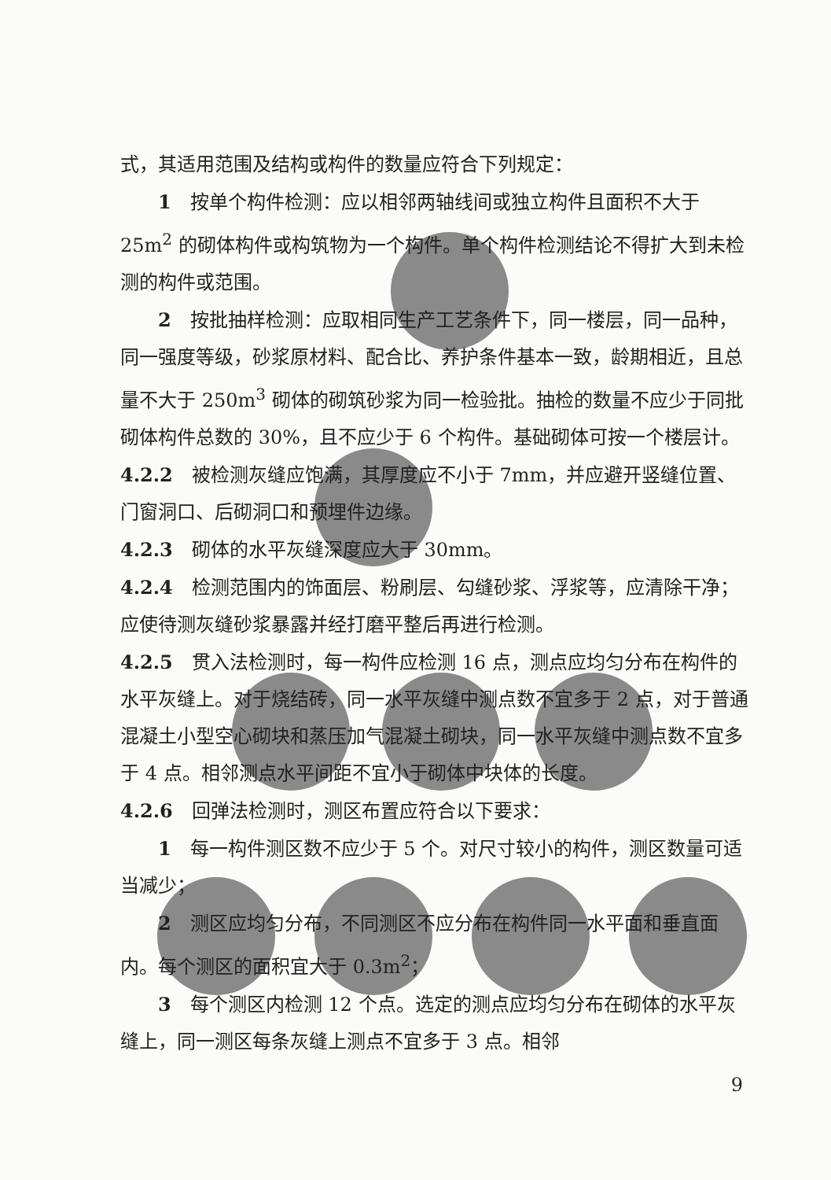式，其适用范围及结构或构件的数量应符合下列规定：
1　按单个构件检测：应以相邻两轴线间或独立构件且面积不大于 25m<sup>2</sup> 的砌体构件或构筑物为一个构件。单个构件检测结论不得扩大到未检测的构件或范围。
2　按批抽样检测：应取相同生产工艺条件下，同一楼层，同一品种，同一强度等级，砂浆原材料、配合比、养护条件基本一致，龄期相近，且总量不大于 250m<sup>3</sup> 砌体的砌筑砂浆为同一检验批。抽检的数量不应少于同批砌体构件总数的 30%，且不应少于 6 个构件。基础砌体可按一个楼层计。
4.2.2　被检测灰缝应饱满，其厚度应不小于 7mm，并应避开竖缝位置、门窗洞口、后砌洞口和预埋件边缘。
4.2.3　砌体的水平灰缝深度应大于 30mm。
4.2.4　检测范围内的饰面层、粉刷层、勾缝砂浆、浮浆等，应清除干净；应使待测灰缝砂浆暴露并经打磨平整后再进行检测。
4.2.5　贯入法检测时，每一构件应检测 16 点，测点应均匀分布在构件的水平灰缝上。对于烧结砖，同一水平灰缝中测点数不宜多于 2 点，对于普通混凝土小型空心砌块和蒸压加气混凝土砌块，同一水平灰缝中测点数不宜多于 4 点。相邻测点水平间距不宜小于砌体中块体的长度。
4.2.6　回弹法检测时，测区布置应符合以下要求：
1　每一构件测区数不应少于 5 个。对尺寸较小的构件，测区数量可适当减少；
2　测区应均匀分布，不同测区不应分布在构件同一水平面和垂直面内。每个测区的面积宜大于 0.3m<sup>2</sup>；
3　每个测区内检测 12 个点。选定的测点应均匀分布在砌体的水平灰缝上，同一测区每条灰缝上测点不宜多于 3 点。相邻
9